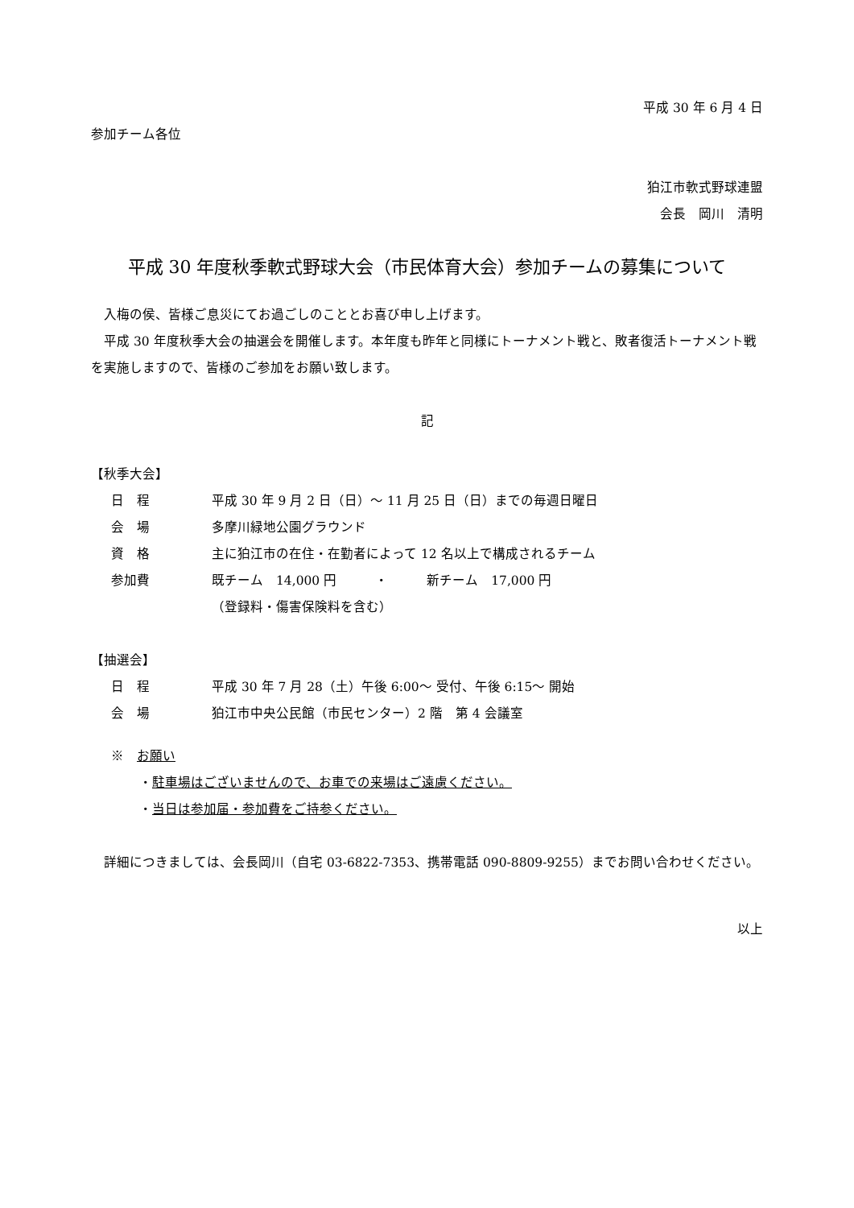平成 30 年 6 月 4 日
参加チーム各位
狛江市軟式野球連盟
会長　岡川　清明
平成 30 年度秋季軟式野球大会（市民体育大会）参加チームの募集について
　入梅の侯、皆様ご息災にてお過ごしのこととお喜び申し上げます。
　平成 30 年度秋季大会の抽選会を開催します。本年度も昨年と同様にトーナメント戦と、敗者復活トーナメント戦を実施しますので、皆様のご参加をお願い致します。
記
【秋季大会】
| 日 程 | 平成 30 年 9 月 2 日（日）～ 11 月 25 日（日）までの毎週日曜日 |
| 会 場 | 多摩川緑地公園グラウンド |
| 資 格 | 主に狛江市の在住・在勤者によって 12 名以上で構成されるチーム |
| 参加費 | 既チーム 14,000 円 ・ 新チーム 17,000 円 |
| | （登録料・傷害保険料を含む） |
【抽選会】
| 日 程 | 平成 30 年 7 月 28（土）午後 6:00～ 受付、午後 6:15～ 開始 |
| 会 場 | 狛江市中央公民館（市民センター）2 階 第 4 会議室 |
※　お願い
・駐車場はございませんので、お車での来場はご遠慮ください。
・当日は参加届・参加費をご持参ください。
　詳細につきましては、会長岡川（自宅 03-6822-7353、携帯電話 090-8809-9255）までお問い合わせください。
以上